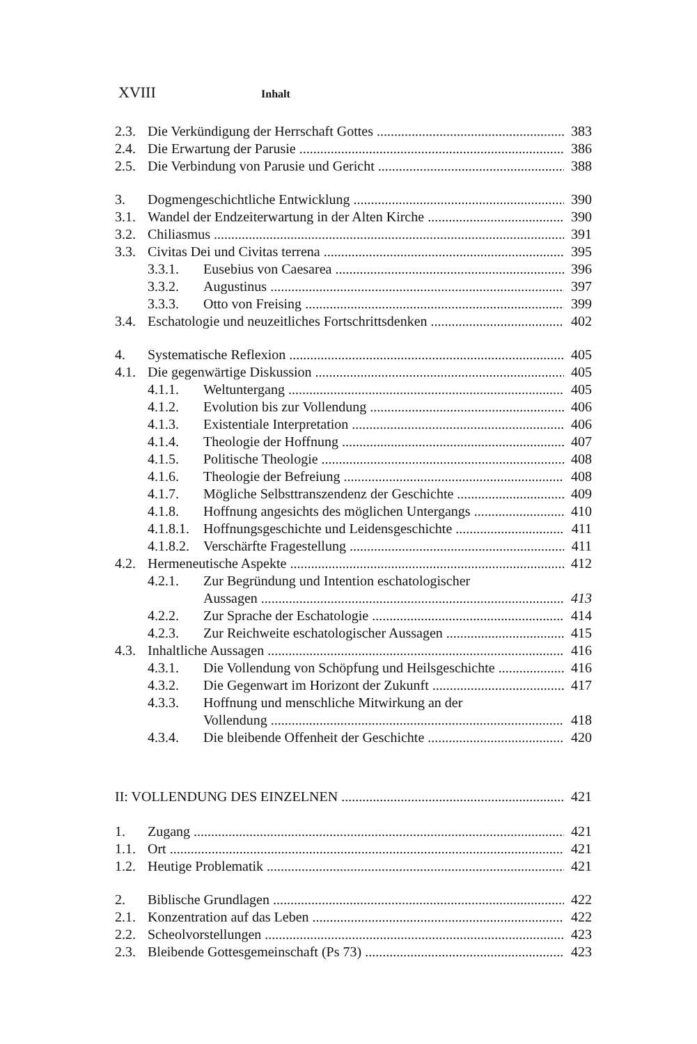XVIII Inhalt
2.3. Die Verkündigung der Herrschaft Gottes 383
2.4. Die Erwartung der Parusie 386
2.5. Die Verbindung von Parusie und Gericht 388
3. Dogmengeschichtliche Entwicklung 390
3.1. Wandel der Endzeiterwartung in der Alten Kirche 390
3.2. Chiliasmus 391
3.3. Civitas Dei und Civitas terrena 395
3.3.1. Eusebius von Caesarea 396
3.3.2. Augustinus 397
3.3.3. Otto von Freising 399
3.4. Eschatologie und neuzeitliches Fortschrittsdenken 402
4. Systematische Reflexion 405
4.1. Die gegenwärtige Diskussion 405
4.1.1. Weltuntergang 405
4.1.2. Evolution bis zur Vollendung 406
4.1.3. Existentiale Interpretation 406
4.1.4. Theologie der Hoffnung 407
4.1.5. Politische Theologie 408
4.1.6. Theologie der Befreiung 408
4.1.7. Mögliche Selbsttranszendenz der Geschichte 409
4.1.8. Hoffnung angesichts des möglichen Untergangs 410
4.1.8.1. Hoffnungsgeschichte und Leidensgeschichte 411
4.1.8.2. Verschärfte Fragestellung 411
4.2. Hermeneutische Aspekte 412
4.2.1. Zur Begründung und Intention eschatologischer
Aussagen 413
4.2.2. Zur Sprache der Eschatologie 414
4.2.3. Zur Reichweite eschatologischer Aussagen 415
4.3. Inhaltliche Aussagen 416
4.3.1. Die Vollendung von Schöpfung und Heilsgeschichte 416
4.3.2. Die Gegenwart im Horizont der Zukunft 417
4.3.3. Hoffnung und menschliche Mitwirkung an der
Vollendung 418
4.3.4. Die bleibende Offenheit der Geschichte 420
II: VOLLENDUNG DES EINZELNEN 421
1. Zugang 421
1.1. Ort 421
1.2. Heutige Problematik 421
2. Biblische Grundlagen 422
2.1. Konzentration auf das Leben 422
2.2. Scheolvorstellungen 423
2.3. Bleibende Gottesgemeinschaft (Ps 73) 423